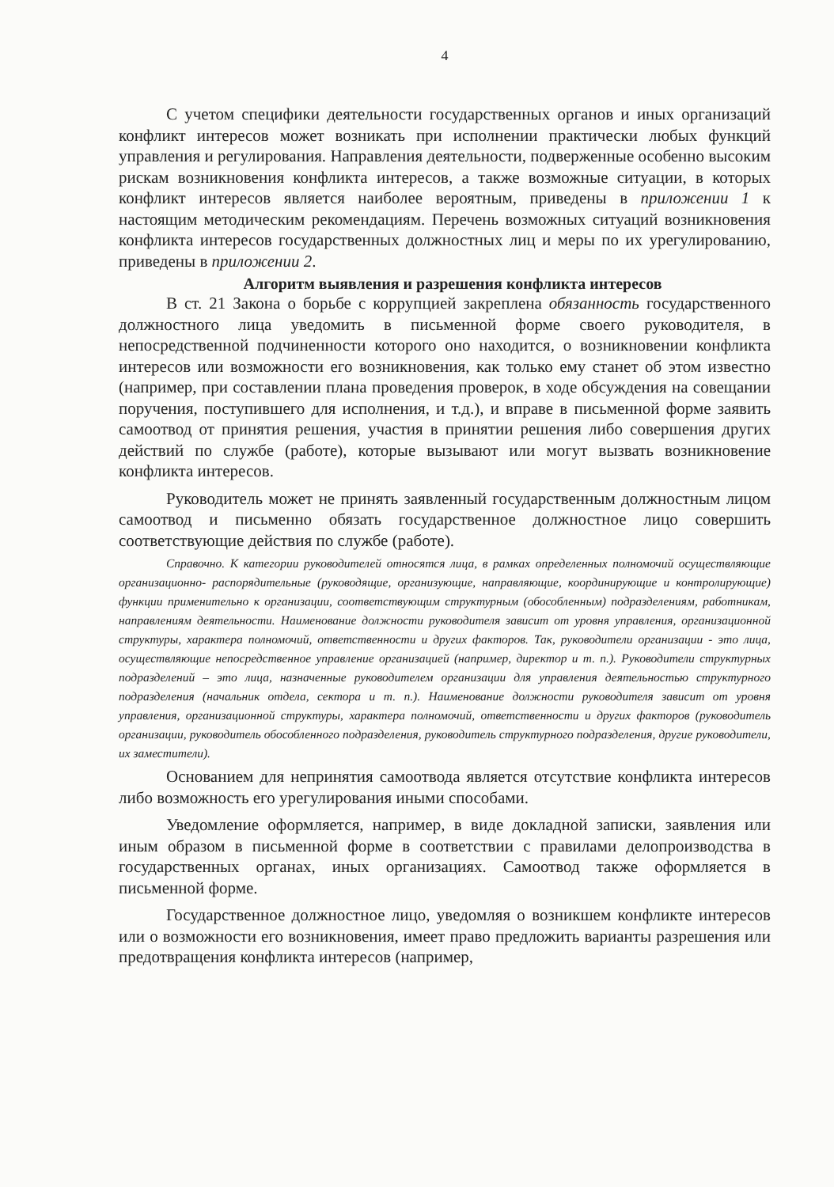4
С учетом специфики деятельности государственных органов и иных организаций конфликт интересов может возникать при исполнении практически любых функций управления и регулирования. Направления деятельности, подверженные особенно высоким рискам возникновения конфликта интересов, а также возможные ситуации, в которых конфликт интересов является наиболее вероятным, приведены в приложении 1 к настоящим методическим рекомендациям. Перечень возможных ситуаций возникновения конфликта интересов государственных должностных лиц и меры по их урегулированию, приведены в приложении 2.
Алгоритм выявления и разрешения конфликта интересов
В ст. 21 Закона о борьбе с коррупцией закреплена обязанность государственного должностного лица уведомить в письменной форме своего руководителя, в непосредственной подчиненности которого оно находится, о возникновении конфликта интересов или возможности его возникновения, как только ему станет об этом известно (например, при составлении плана проведения проверок, в ходе обсуждения на совещании поручения, поступившего для исполнения, и т.д.), и вправе в письменной форме заявить самоотвод от принятия решения, участия в принятии решения либо совершения других действий по службе (работе), которые вызывают или могут вызвать возникновение конфликта интересов.
Руководитель может не принять заявленный государственным должностным лицом самоотвод и письменно обязать государственное должностное лицо совершить соответствующие действия по службе (работе).
Справочно. К категории руководителей относятся лица, в рамках определенных полномочий осуществляющие организационно- распорядительные (руководящие, организующие, направляющие, координирующие и контролирующие) функции применительно к организации, соответствующим структурным (обособленным) подразделениям, работникам, направлениям деятельности. Наименование должности руководителя зависит от уровня управления, организационной структуры, характера полномочий, ответственности и других факторов. Так, руководители организации - это лица, осуществляющие непосредственное управление организацией (например, директор и т. п.). Руководители структурных подразделений – это лица, назначенные руководителем организации для управления деятельностью структурного подразделения (начальник отдела, сектора и т. п.). Наименование должности руководителя зависит от уровня управления, организационной структуры, характера полномочий, ответственности и других факторов (руководитель организации, руководитель обособленного подразделения, руководитель структурного подразделения, другие руководители, их заместители).
Основанием для непринятия самоотвода является отсутствие конфликта интересов либо возможность его урегулирования иными способами.
Уведомление оформляется, например, в виде докладной записки, заявления или иным образом в письменной форме в соответствии с правилами делопроизводства в государственных органах, иных организациях. Самоотвод также оформляется в письменной форме.
Государственное должностное лицо, уведомляя о возникшем конфликте интересов или о возможности его возникновения, имеет право предложить варианты разрешения или предотвращения конфликта интересов (например,